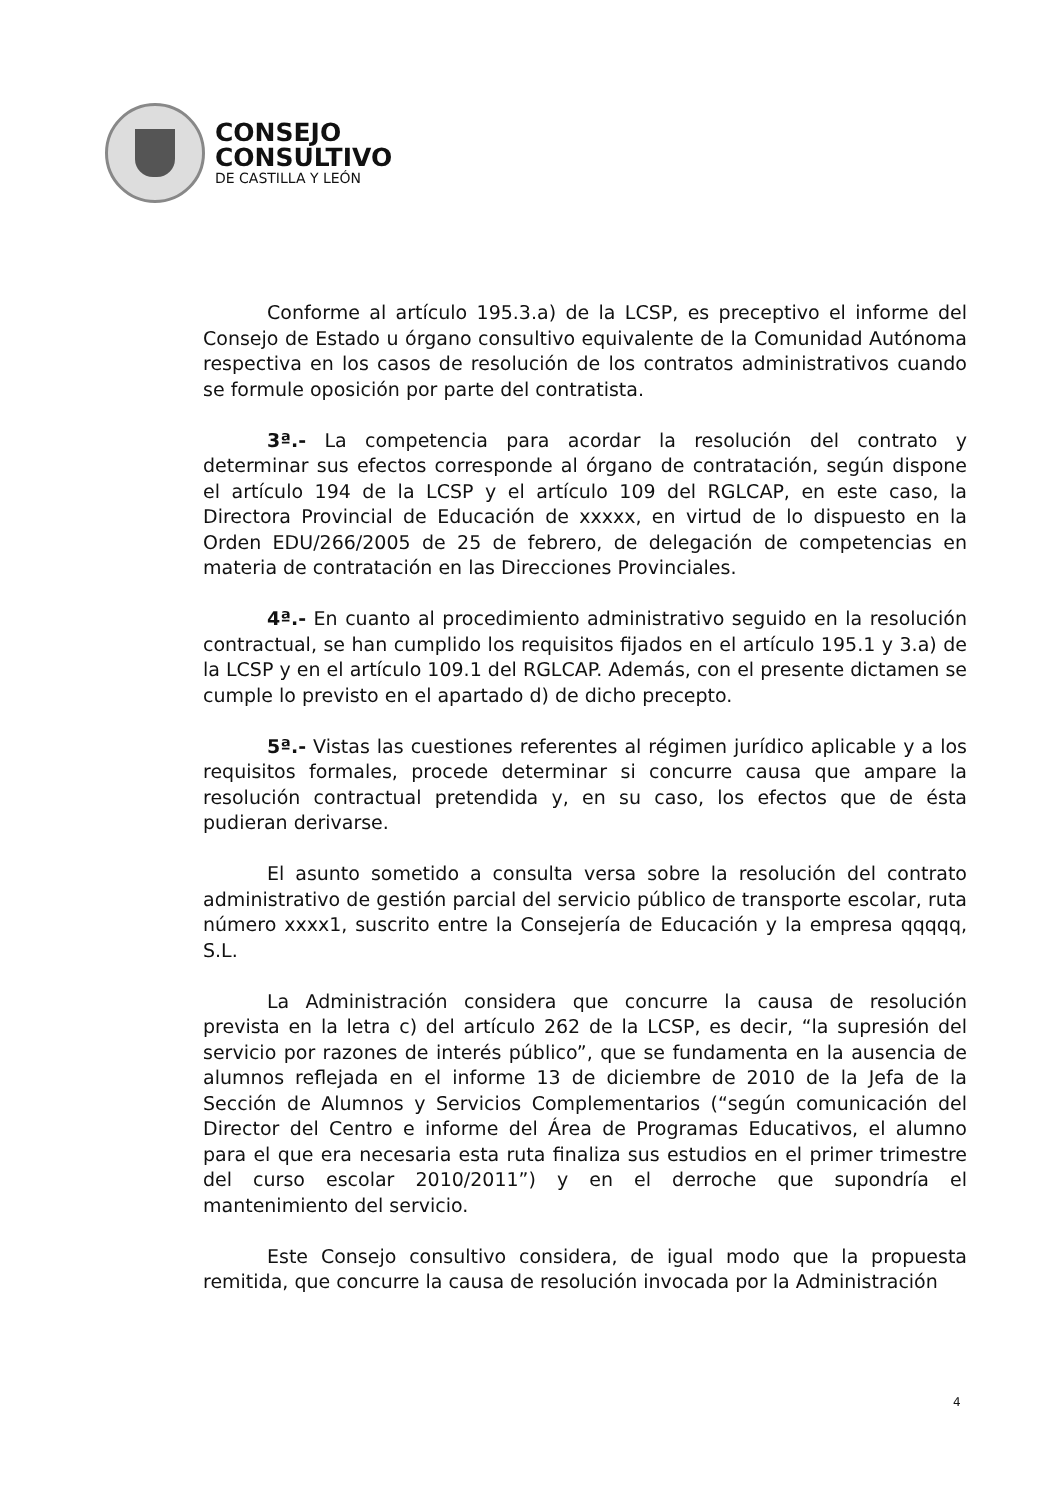CONSEJO
CONSULTIVO
DE CASTILLA Y LEÓN
Conforme al artículo 195.3.a) de la LCSP, es preceptivo el informe del Consejo de Estado u órgano consultivo equivalente de la Comunidad Autónoma respectiva en los casos de resolución de los contratos administrativos cuando se formule oposición por parte del contratista.
3ª.- La competencia para acordar la resolución del contrato y determinar sus efectos corresponde al órgano de contratación, según dispone el artículo 194 de la LCSP y el artículo 109 del RGLCAP, en este caso, la Directora Provincial de Educación de xxxxx, en virtud de lo dispuesto en la Orden EDU/266/2005 de 25 de febrero, de delegación de competencias en materia de contratación en las Direcciones Provinciales.
4ª.- En cuanto al procedimiento administrativo seguido en la resolución contractual, se han cumplido los requisitos fijados en el artículo 195.1 y 3.a) de la LCSP y en el artículo 109.1 del RGLCAP. Además, con el presente dictamen se cumple lo previsto en el apartado d) de dicho precepto.
5ª.- Vistas las cuestiones referentes al régimen jurídico aplicable y a los requisitos formales, procede determinar si concurre causa que ampare la resolución contractual pretendida y, en su caso, los efectos que de ésta pudieran derivarse.
El asunto sometido a consulta versa sobre la resolución del contrato administrativo de gestión parcial del servicio público de transporte escolar, ruta número xxxx1, suscrito entre la Consejería de Educación y la empresa qqqqq, S.L.
La Administración considera que concurre la causa de resolución prevista en la letra c) del artículo 262 de la LCSP, es decir, “la supresión del servicio por razones de interés público”, que se fundamenta en la ausencia de alumnos reflejada en el informe 13 de diciembre de 2010 de la Jefa de la Sección de Alumnos y Servicios Complementarios (“según comunicación del Director del Centro e informe del Área de Programas Educativos, el alumno para el que era necesaria esta ruta finaliza sus estudios en el primer trimestre del curso escolar 2010/2011”) y en el derroche que supondría el mantenimiento del servicio.
Este Consejo consultivo considera, de igual modo que la propuesta remitida, que concurre la causa de resolución invocada por la Administración
4